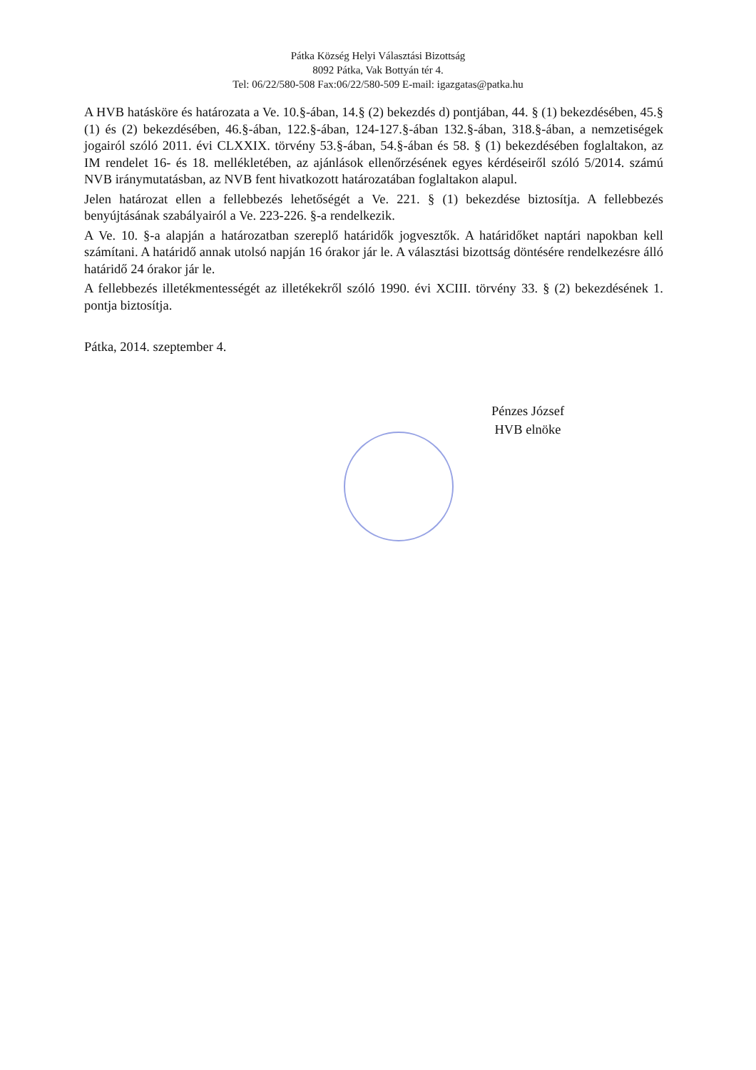Pátka Község Helyi Választási Bizottság
8092 Pátka, Vak Bottyán tér 4.
Tel: 06/22/580-508 Fax:06/22/580-509 E-mail: igazgatas@patka.hu
A HVB hatásköre és határozata a Ve. 10.§-ában, 14.§ (2) bekezdés d) pontjában, 44. § (1) bekezdésében, 45.§ (1) és (2) bekezdésében, 46.§-ában, 122.§-ában, 124-127.§-ában 132.§-ában, 318.§-ában, a nemzetiségek jogairól szóló 2011. évi CLXXIX. törvény 53.§-ában, 54.§-ában és 58. § (1) bekezdésében foglaltakon, az IM rendelet 16- és 18. mellékletében, az ajánlások ellenőrzésének egyes kérdéseiről szóló 5/2014. számú NVB iránymutatásban, az NVB fent hivatkozott határozatában foglaltakon alapul.
Jelen határozat ellen a fellebbezés lehetőségét a Ve. 221. § (1) bekezdése biztosítja. A fellebbezés benyújtásának szabályairól a Ve. 223-226. §-a rendelkezik.
A Ve. 10. §-a alapján a határozatban szereplő határidők jogvesztők. A határidőket naptári napokban kell számítani. A határidő annak utolsó napján 16 órakor jár le. A választási bizottság döntésére rendelkezésre álló határidő 24 órakor jár le.
A fellebbezés illetékmentességét az illetékekről szóló 1990. évi XCIII. törvény 33. § (2) bekezdésének 1. pontja biztosítja.
Pátka, 2014. szeptember 4.
Pénzes József
HVB elnöke